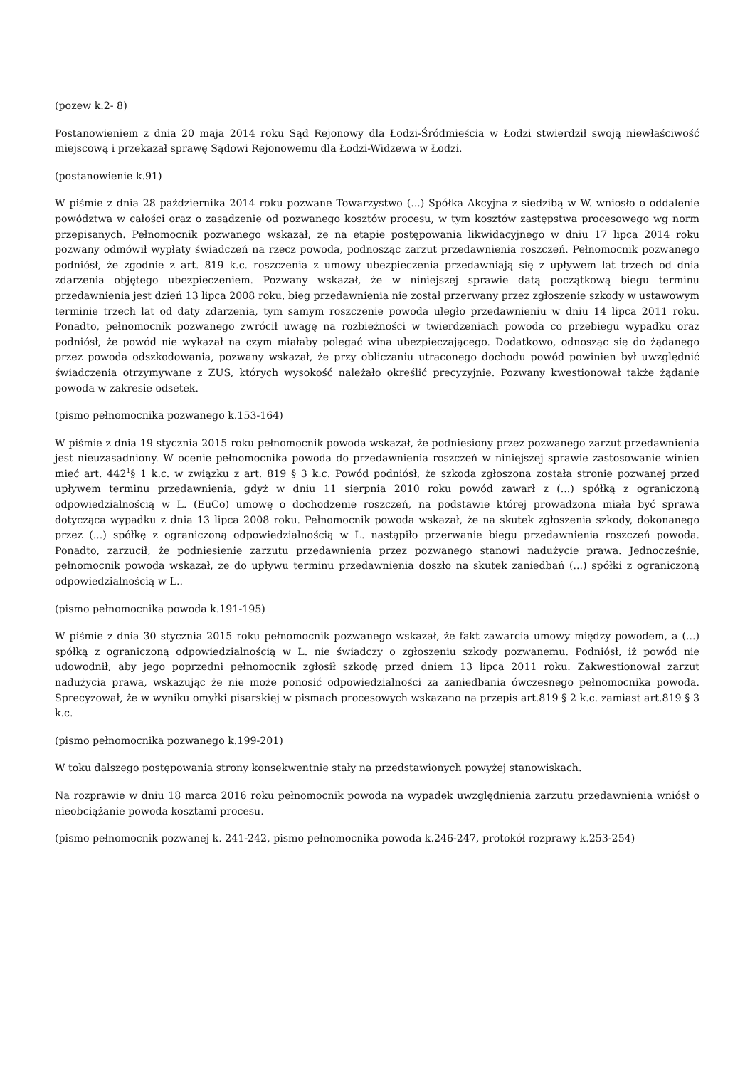(pozew k.2- 8)
Postanowieniem z dnia 20 maja 2014 roku Sąd Rejonowy dla Łodzi-Śródmieścia w Łodzi stwierdził swoją niewłaściwość miejscową i przekazał sprawę Sądowi Rejonowemu dla Łodzi-Widzewa w Łodzi.
(postanowienie k.91)
W piśmie z dnia 28 października 2014 roku pozwane Towarzystwo (...) Spółka Akcyjna z siedzibą w W. wniosło o oddalenie powództwa w całości oraz o zasądzenie od pozwanego kosztów procesu, w tym kosztów zastępstwa procesowego wg norm przepisanych. Pełnomocnik pozwanego wskazał, że na etapie postępowania likwidacyjnego w dniu 17 lipca 2014 roku pozwany odmówił wypłaty świadczeń na rzecz powoda, podnosząc zarzut przedawnienia roszczeń. Pełnomocnik pozwanego podniósł, że zgodnie z art. 819 k.c. roszczenia z umowy ubezpieczenia przedawniają się z upływem lat trzech od dnia zdarzenia objętego ubezpieczeniem. Pozwany wskazał, że w niniejszej sprawie datą początkową biegu terminu przedawnienia jest dzień 13 lipca 2008 roku, bieg przedawnienia nie został przerwany przez zgłoszenie szkody w ustawowym terminie trzech lat od daty zdarzenia, tym samym roszczenie powoda uległo przedawnieniu w dniu 14 lipca 2011 roku. Ponadto, pełnomocnik pozwanego zwrócił uwagę na rozbieżności w twierdzeniach powoda co przebiegu wypadku oraz podniósł, że powód nie wykazał na czym miałaby polegać wina ubezpieczającego. Dodatkowo, odnosząc się do żądanego przez powoda odszkodowania, pozwany wskazał, że przy obliczaniu utraconego dochodu powód powinien był uwzględnić świadczenia otrzymywane z ZUS, których wysokość należało określić precyzyjnie. Pozwany kwestionował także żądanie powoda w zakresie odsetek.
(pismo pełnomocnika pozwanego k.153-164)
W piśmie z dnia 19 stycznia 2015 roku pełnomocnik powoda wskazał, że podniesiony przez pozwanego zarzut przedawnienia jest nieuzasadniony. W ocenie pełnomocnika powoda do przedawnienia roszczeń w niniejszej sprawie zastosowanie winien mieć art. 442<sup>1</sup>§ 1 k.c. w związku z art. 819 § 3 k.c. Powód podniósł, że szkoda zgłoszona została stronie pozwanej przed upływem terminu przedawnienia, gdyż w dniu 11 sierpnia 2010 roku powód zawarł z (...) spółką z ograniczoną odpowiedzialnością w L. (EuCo) umowę o dochodzenie roszczeń, na podstawie której prowadzona miała być sprawa dotycząca wypadku z dnia 13 lipca 2008 roku. Pełnomocnik powoda wskazał, że na skutek zgłoszenia szkody, dokonanego przez (...) spółkę z ograniczoną odpowiedzialnością w L. nastąpiło przerwanie biegu przedawnienia roszczeń powoda. Ponadto, zarzucił, że podniesienie zarzutu przedawnienia przez pozwanego stanowi nadużycie prawa. Jednocześnie, pełnomocnik powoda wskazał, że do upływu terminu przedawnienia doszło na skutek zaniedbań (...) spółki z ograniczoną odpowiedzialnością w L..
(pismo pełnomocnika powoda k.191-195)
W piśmie z dnia 30 stycznia 2015 roku pełnomocnik pozwanego wskazał, że fakt zawarcia umowy między powodem, a (...) spółką z ograniczoną odpowiedzialnością w L. nie świadczy o zgłoszeniu szkody pozwanemu. Podniósł, iż powód nie udowodnił, aby jego poprzedni pełnomocnik zgłosił szkodę przed dniem 13 lipca 2011 roku. Zakwestionował zarzut nadużycia prawa, wskazując że nie może ponosić odpowiedzialności za zaniedbania ówczesnego pełnomocnika powoda. Sprecyzował, że w wyniku omyłki pisarskiej w pismach procesowych wskazano na przepis art.819 § 2 k.c. zamiast art.819 § 3 k.c.
(pismo pełnomocnika pozwanego k.199-201)
W toku dalszego postępowania strony konsekwentnie stały na przedstawionych powyżej stanowiskach.
Na rozprawie w dniu 18 marca 2016 roku pełnomocnik powoda na wypadek uwzględnienia zarzutu przedawnienia wniósł o nieobciążanie powoda kosztami procesu.
(pismo pełnomocnik pozwanej k. 241-242, pismo pełnomocnika powoda k.246-247, protokół rozprawy k.253-254)